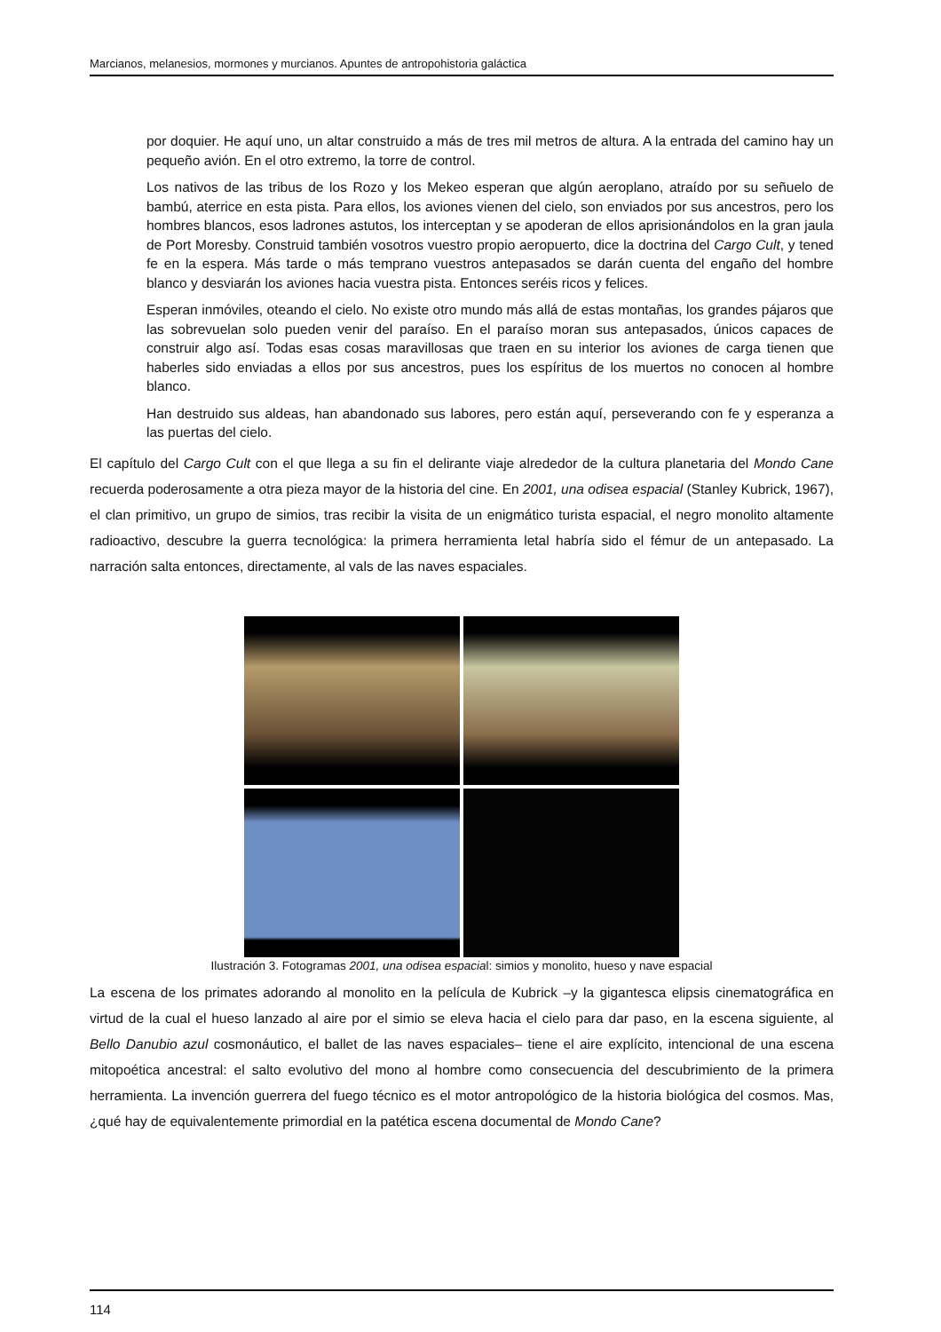Marcianos, melanesios, mormones y murcianos. Apuntes de antropohistoria galáctica
por doquier. He aquí uno, un altar construido a más de tres mil metros de altura. A la entrada del camino hay un pequeño avión. En el otro extremo, la torre de control.
Los nativos de las tribus de los Rozo y los Mekeo esperan que algún aeroplano, atraído por su señuelo de bambú, aterrice en esta pista. Para ellos, los aviones vienen del cielo, son enviados por sus ancestros, pero los hombres blancos, esos ladrones astutos, los interceptan y se apoderan de ellos aprisionándolos en la gran jaula de Port Moresby. Construid también vosotros vuestro propio aeropuerto, dice la doctrina del Cargo Cult, y tened fe en la espera. Más tarde o más temprano vuestros antepasados se darán cuenta del engaño del hombre blanco y desviarán los aviones hacia vuestra pista. Entonces seréis ricos y felices.
Esperan inmóviles, oteando el cielo. No existe otro mundo más allá de estas montañas, los grandes pájaros que las sobrevuelan solo pueden venir del paraíso. En el paraíso moran sus antepasados, únicos capaces de construir algo así. Todas esas cosas maravillosas que traen en su interior los aviones de carga tienen que haberles sido enviadas a ellos por sus ancestros, pues los espíritus de los muertos no conocen al hombre blanco.
Han destruido sus aldeas, han abandonado sus labores, pero están aquí, perseverando con fe y esperanza a las puertas del cielo.
El capítulo del Cargo Cult con el que llega a su fin el delirante viaje alrededor de la cultura planetaria del Mondo Cane recuerda poderosamente a otra pieza mayor de la historia del cine. En 2001, una odisea espacial (Stanley Kubrick, 1967), el clan primitivo, un grupo de simios, tras recibir la visita de un enigmático turista espacial, el negro monolito altamente radioactivo, descubre la guerra tecnológica: la primera herramienta letal habría sido el fémur de un antepasado. La narración salta entonces, directamente, al vals de las naves espaciales.
Ilustración 3. Fotogramas 2001, una odisea espacial: simios y monolito, hueso y nave espacial
La escena de los primates adorando al monolito en la película de Kubrick –y la gigantesca elipsis cinematográfica en virtud de la cual el hueso lanzado al aire por el simio se eleva hacia el cielo para dar paso, en la escena siguiente, al Bello Danubio azul cosmonáutico, el ballet de las naves espaciales– tiene el aire explícito, intencional de una escena mitopoética ancestral: el salto evolutivo del mono al hombre como consecuencia del descubrimiento de la primera herramienta. La invención guerrera del fuego técnico es el motor antropológico de la historia biológica del cosmos. Mas, ¿qué hay de equivalentemente primordial en la patética escena documental de Mondo Cane?
114